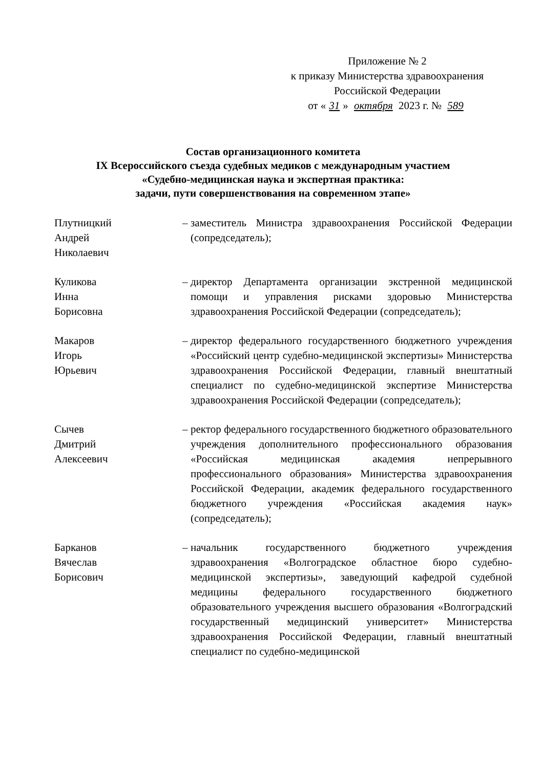Приложение № 2
к приказу Министерства здравоохранения
Российской Федерации
от « 31 » октября 2023 г. № 589
Состав организационного комитета
IX Всероссийского съезда судебных медиков с международным участием
«Судебно-медицинская наука и экспертная практика:
задачи, пути совершенствования на современном этапе»
Плутницкий
Андрей
Николаевич
– заместитель Министра здравоохранения Российской Федерации (сопредседатель);
Куликова
Инна
Борисовна
– директор Департамента организации экстренной медицинской помощи и управления рисками здоровью Министерства здравоохранения Российской Федерации (сопредседатель);
Макаров
Игорь
Юрьевич
– директор федерального государственного бюджетного учреждения «Российский центр судебно-медицинской экспертизы» Министерства здравоохранения Российской Федерации, главный внештатный специалист по судебно-медицинской экспертизе Министерства здравоохранения Российской Федерации (сопредседатель);
Сычев
Дмитрий
Алексеевич
– ректор федерального государственного бюджетного образовательного учреждения дополнительного профессионального образования «Российская медицинская академия непрерывного профессионального образования» Министерства здравоохранения Российской Федерации, академик федерального государственного бюджетного учреждения «Российская академия наук» (сопредседатель);
Барканов
Вячеслав
Борисович
– начальник государственного бюджетного учреждения здравоохранения «Волгоградское областное бюро судебно-медицинской экспертизы», заведующий кафедрой судебной медицины федерального государственного бюджетного образовательного учреждения высшего образования «Волгоградский государственный медицинский университет» Министерства здравоохранения Российской Федерации, главный внештатный специалист по судебно-медицинской